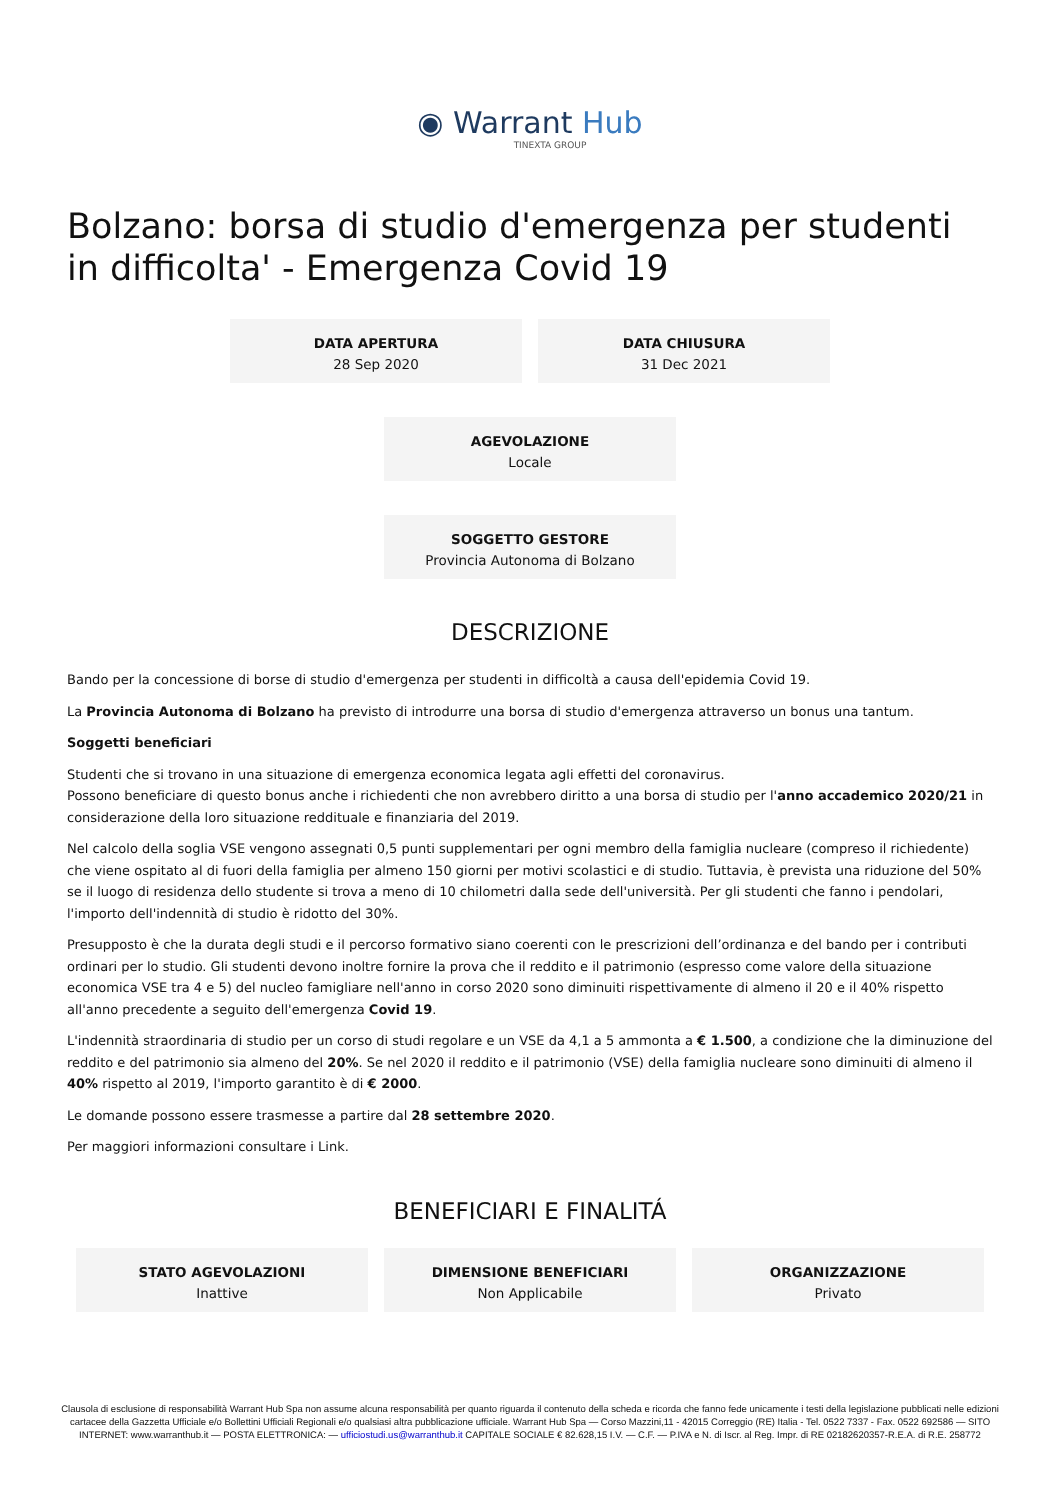◉ Warrant Hub
TINEXTA GROUP
Bolzano: borsa di studio d'emergenza per studenti in difficolta' - Emergenza Covid 19
DATA APERTURA
28 Sep 2020
DATA CHIUSURA
31 Dec 2021
AGEVOLAZIONE
Locale
SOGGETTO GESTORE
Provincia Autonoma di Bolzano
DESCRIZIONE
Bando per la concessione di borse di studio d'emergenza per studenti in difficoltà a causa dell'epidemia Covid 19.
La Provincia Autonoma di Bolzano ha previsto di introdurre una borsa di studio d'emergenza attraverso un bonus una tantum.
Soggetti beneficiari
Studenti che si trovano in una situazione di emergenza economica legata agli effetti del coronavirus.
Possono beneficiare di questo bonus anche i richiedenti che non avrebbero diritto a una borsa di studio per l'anno accademico 2020/21 in considerazione della loro situazione reddituale e finanziaria del 2019.
Nel calcolo della soglia VSE vengono assegnati 0,5 punti supplementari per ogni membro della famiglia nucleare (compreso il richiedente) che viene ospitato al di fuori della famiglia per almeno 150 giorni per motivi scolastici e di studio. Tuttavia, è prevista una riduzione del 50% se il luogo di residenza dello studente si trova a meno di 10 chilometri dalla sede dell'università. Per gli studenti che fanno i pendolari, l'importo dell'indennità di studio è ridotto del 30%.
Presupposto è che la durata degli studi e il percorso formativo siano coerenti con le prescrizioni dell’ordinanza e del bando per i contributi ordinari per lo studio. Gli studenti devono inoltre fornire la prova che il reddito e il patrimonio (espresso come valore della situazione economica VSE tra 4 e 5) del nucleo famigliare nell'anno in corso 2020 sono diminuiti rispettivamente di almeno il 20 e il 40% rispetto all'anno precedente a seguito dell'emergenza Covid 19.
L'indennità straordinaria di studio per un corso di studi regolare e un VSE da 4,1 a 5 ammonta a € 1.500, a condizione che la diminuzione del reddito e del patrimonio sia almeno del 20%. Se nel 2020 il reddito e il patrimonio (VSE) della famiglia nucleare sono diminuiti di almeno il 40% rispetto al 2019, l'importo garantito è di € 2000.
Le domande possono essere trasmesse a partire dal 28 settembre 2020.
Per maggiori informazioni consultare i Link.
BENEFICIARI E FINALITÁ
STATO AGEVOLAZIONI
Inattive
DIMENSIONE BENEFICIARI
Non Applicabile
ORGANIZZAZIONE
Privato
Clausola di esclusione di responsabilità Warrant Hub Spa non assume alcuna responsabilità per quanto riguarda il contenuto della scheda e ricorda che fanno fede unicamente i testi della legislazione pubblicati nelle edizioni cartacee della Gazzetta Ufficiale e/o Bollettini Ufficiali Regionali e/o qualsiasi altra pubblicazione ufficiale. Warrant Hub Spa — Corso Mazzini,11 - 42015 Correggio (RE) Italia - Tel. 0522 7337 - Fax. 0522 692586 — SITO INTERNET: www.warranthub.it — POSTA ELETTRONICA: — ufficiostudi.us@warranthub.it CAPITALE SOCIALE € 82.628,15 I.V. — C.F. — P.IVA e N. di Iscr. al Reg. Impr. di RE 02182620357-R.E.A. di R.E. 258772